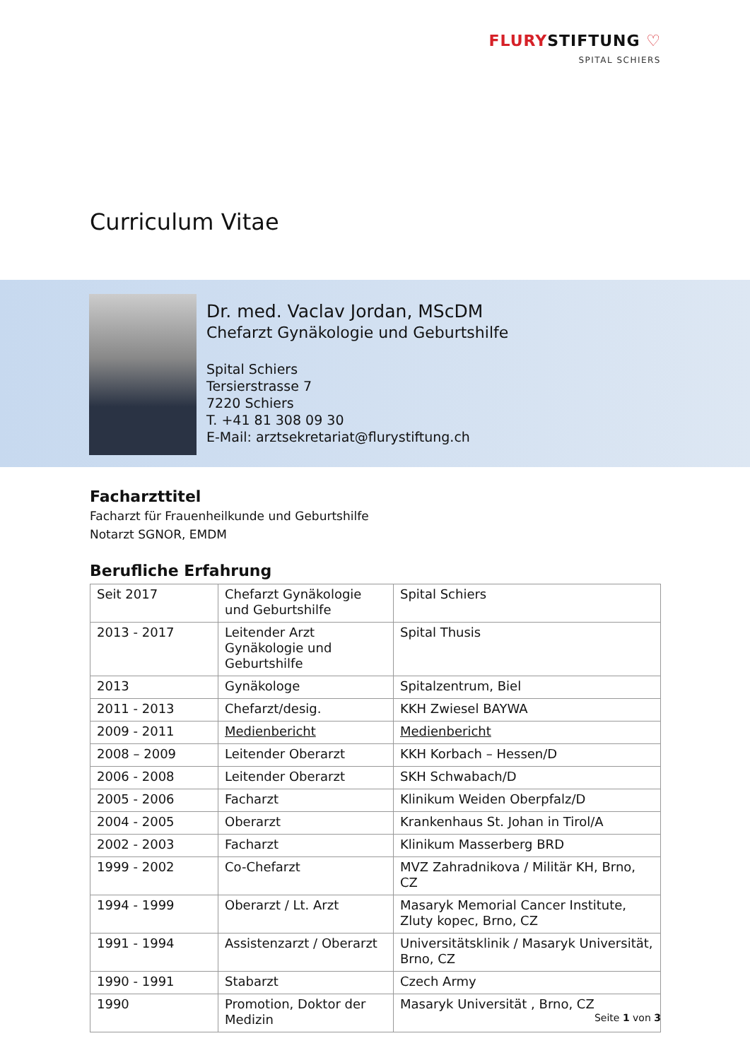FLURYSTIFTUNG ♡
SPITAL SCHIERS
Curriculum Vitae
Dr. med. Vaclav Jordan, MScDM
Chefarzt Gynäkologie und Geburtshilfe
Spital Schiers
Tersierstrasse 7
7220 Schiers
T. +41 81 308 09 30
E-Mail: arztsekretariat@flurystiftung.ch
Facharzttitel
Facharzt für Frauenheilkunde und Geburtshilfe
Notarzt SGNOR, EMDM
Berufliche Erfahrung
| Seit 2017 | Chefarzt Gynäkologie und Geburtshilfe | Spital Schiers |
| 2013 - 2017 | Leitender Arzt Gynäkologie und Geburtshilfe | Spital Thusis |
| 2013 | Gynäkologe | Spitalzentrum, Biel |
| 2011 - 2013 | Chefarzt/desig. | KKH Zwiesel BAYWA |
| 2009 - 2011 | Medienbericht | Medienbericht |
| 2008 – 2009 | Leitender Oberarzt | KKH Korbach – Hessen/D |
| 2006 - 2008 | Leitender Oberarzt | SKH Schwabach/D |
| 2005 - 2006 | Facharzt | Klinikum Weiden Oberpfalz/D |
| 2004 - 2005 | Oberarzt | Krankenhaus St. Johan in Tirol/A |
| 2002 - 2003 | Facharzt | Klinikum Masserberg BRD |
| 1999 - 2002 | Co-Chefarzt | MVZ Zahradnikova / Militär KH, Brno, CZ |
| 1994 - 1999 | Oberarzt / Lt. Arzt | Masaryk Memorial Cancer Institute, Zluty kopec, Brno, CZ |
| 1991 - 1994 | Assistenzarzt / Oberarzt | Universitätsklinik / Masaryk Universität, Brno, CZ |
| 1990 - 1991 | Stabarzt | Czech Army |
| 1990 | Promotion, Doktor der Medizin | Masaryk Universität , Brno, CZ |
Seite 1 von 3